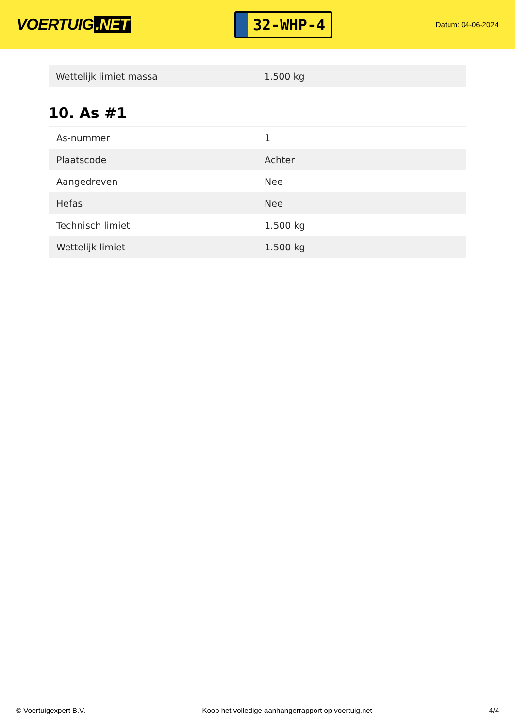VOERTUIG.NET
32-WHP-4
Datum: 04-06-2024
| Wettelijk limiet massa | 1.500 kg |
10. As #1
| As-nummer | 1 |
| Plaatscode | Achter |
| Aangedreven | Nee |
| Hefas | Nee |
| Technisch limiet | 1.500 kg |
| Wettelijk limiet | 1.500 kg |
© Voertuigexpert B.V. Koop het volledige aanhangerrapport op voertuig.net 4/4